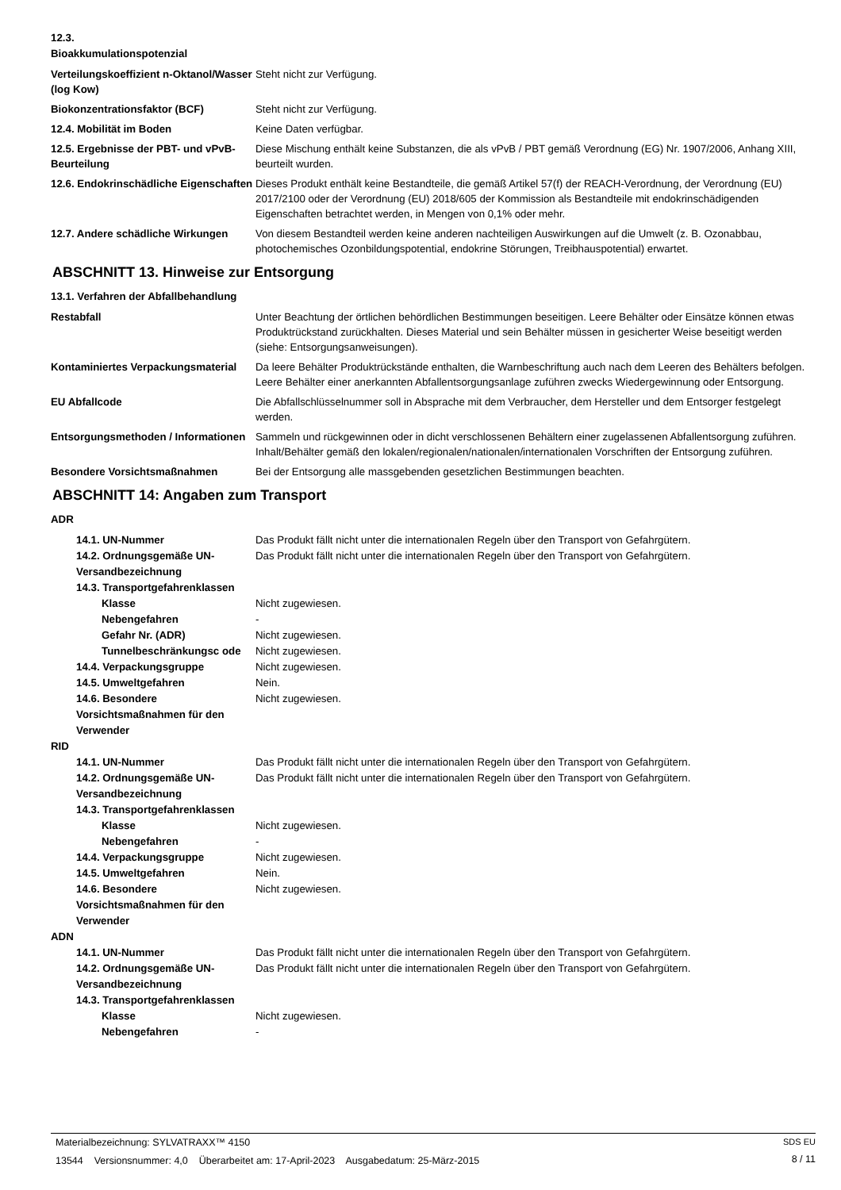12.3.
Bioakkumulationspotenzial
Verteilungskoeffizient n-Oktanol/Wasser (log Kow)
Steht nicht zur Verfügung.
Biokonzentrationsfaktor (BCF) Steht nicht zur Verfügung.
12.4. Mobilität im Boden Keine Daten verfügbar.
12.5. Ergebnisse der PBT- und vPvB-Beurteilung
Diese Mischung enthält keine Substanzen, die als vPvB / PBT gemäß Verordnung (EG) Nr. 1907/2006, Anhang XIII, beurteilt wurden.
12.6. Endokrinschädliche Eigenschaften
Dieses Produkt enthält keine Bestandteile, die gemäß Artikel 57(f) der REACH-Verordnung, der Verordnung (EU) 2017/2100 oder der Verordnung (EU) 2018/605 der Kommission als Bestandteile mit endokrinschädigenden Eigenschaften betrachtet werden, in Mengen von 0,1% oder mehr.
12.7. Andere schädliche Wirkungen
Von diesem Bestandteil werden keine anderen nachteiligen Auswirkungen auf die Umwelt (z. B. Ozonabbau, photochemisches Ozonbildungspotential, endokrine Störungen, Treibhauspotential) erwartet.
ABSCHNITT 13. Hinweise zur Entsorgung
13.1. Verfahren der Abfallbehandlung
Restabfall Unter Beachtung der örtlichen behördlichen Bestimmungen beseitigen. Leere Behälter oder Einsätze können etwas Produktrückstand zurückhalten. Dieses Material und sein Behälter müssen in gesicherter Weise beseitigt werden (siehe: Entsorgungsanweisungen).
Kontaminiertes Verpackungsmaterial
Da leere Behälter Produktrückstände enthalten, die Warnbeschriftung auch nach dem Leeren des Behälters befolgen. Leere Behälter einer anerkannten Abfallentsorgungsanlage zuführen zwecks Wiedergewinnung oder Entsorgung.
EU Abfallcode Die Abfallschlüsselnummer soll in Absprache mit dem Verbraucher, dem Hersteller und dem Entsorger festgelegt werden.
Entsorgungsmethoden / Informationen
Sammeln und rückgewinnen oder in dicht verschlossenen Behältern einer zugelassenen Abfallentsorgung zuführen. Inhalt/Behälter gemäß den lokalen/regionalen/nationalen/internationalen Vorschriften der Entsorgung zuführen.
Besondere Vorsichtsmaßnahmen Bei der Entsorgung alle massgebenden gesetzlichen Bestimmungen beachten.
ABSCHNITT 14: Angaben zum Transport
ADR
14.1. UN-Nummer Das Produkt fällt nicht unter die internationalen Regeln über den Transport von Gefahrgütern.
14.2. Ordnungsgemäße UN-Versandbezeichnung
Das Produkt fällt nicht unter die internationalen Regeln über den Transport von Gefahrgütern.
14.3. Transportgefahrenklassen
Klasse Nicht zugewiesen.
Nebengefahren -
Gefahr Nr. (ADR) Nicht zugewiesen.
Tunnelbeschränkungsc ode Nicht zugewiesen.
14.4. Verpackungsgruppe Nicht zugewiesen.
14.5. Umweltgefahren Nein.
14.6. Besondere Vorsichtsmaßnahmen für den Verwender
Nicht zugewiesen.
RID
14.1. UN-Nummer Das Produkt fällt nicht unter die internationalen Regeln über den Transport von Gefahrgütern.
14.2. Ordnungsgemäße UN-Versandbezeichnung
Das Produkt fällt nicht unter die internationalen Regeln über den Transport von Gefahrgütern.
14.3. Transportgefahrenklassen
Klasse Nicht zugewiesen.
Nebengefahren -
14.4. Verpackungsgruppe Nicht zugewiesen.
14.5. Umweltgefahren Nein.
14.6. Besondere Vorsichtsmaßnahmen für den Verwender
Nicht zugewiesen.
ADN
14.1. UN-Nummer Das Produkt fällt nicht unter die internationalen Regeln über den Transport von Gefahrgütern.
14.2. Ordnungsgemäße UN-Versandbezeichnung
Das Produkt fällt nicht unter die internationalen Regeln über den Transport von Gefahrgütern.
14.3. Transportgefahrenklassen
Klasse Nicht zugewiesen.
Nebengefahren -
Materialbezeichnung: SYLVATRAXX™ 4150
13544 Versionsnummer: 4,0 Überarbeitet am: 17-April-2023 Ausgabedatum: 25-März-2015
SDS EU
8 / 11